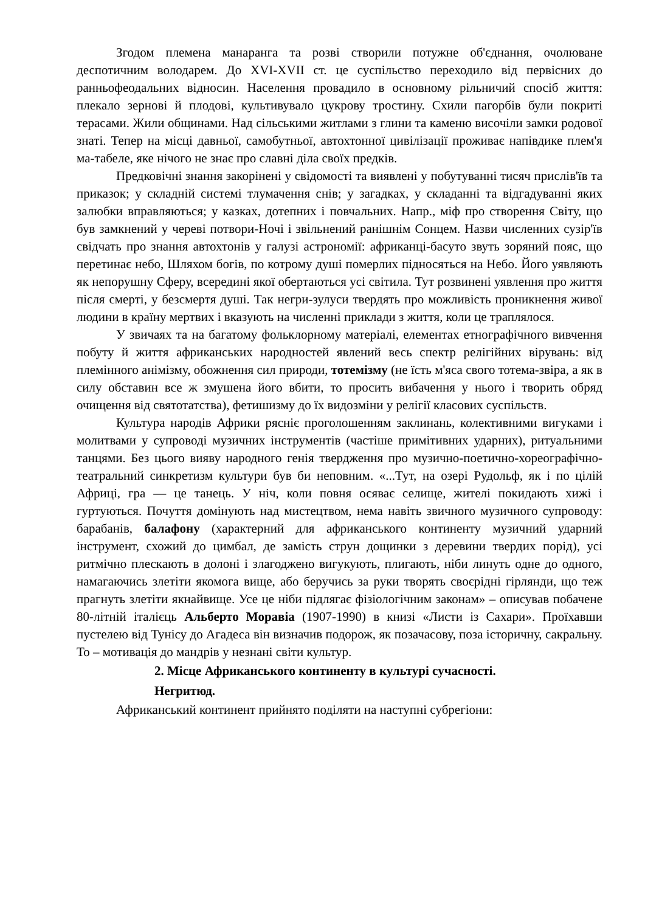Згодом племена манаранга та розві створили потужне об'єднання, очолюване деспотичним володарем. До XVI-XVII ст. це суспільство переходило від первісних до ранньофеодальних відносин. Населення провадило в основному рільничий спосіб життя: плекало зернові й плодові, культивувало цукрову тростину. Схили пагорбів були покриті терасами. Жили общинами. Над сільськими житлами з глини та каменю височіли замки родової знаті. Тепер на місці давньої, самобутньої, автохтонної цивілізації проживає напівдике плем'я ма-табеле, яке нічого не знає про славні діла своїх предків.
Предковічні знання закорінені у свідомості та виявлені у побутуванні тисяч прислів'їв та приказок; у складній системі тлумачення снів; у загадках, у складанні та відгадуванні яких залюбки вправляються; у казках, дотепних і повчальних. Напр., міф про створення Світу, що був замкнений у череві потвори-Ночі і звільнений ранішнім Сонцем. Назви численних сузір'їв свідчать про знання автохтонів у галузі астрономії: африканці-басуто звуть зоряний пояс, що перетинає небо, Шляхом богів, по котрому душі померлих підносяться на Небо. Його уявляють як непорушну Сферу, всередині якої обертаються усі світила. Тут розвинені уявлення про життя після смерті, у безсмертя душі. Так негри-зулуси твердять про можливість проникнення живої людини в країну мертвих і вказують на численні приклади з життя, коли це траплялося.
У звичаях та на багатому фольклорному матеріалі, елементах етнографічного вивчення побуту й життя африканських народностей явлений весь спектр релігійних вірувань: від племінного анімізму, обожнення сил природи, тотемізму (не їсть м'яса свого тотема-звіра, а як в силу обставин все ж змушена його вбити, то просить вибачення у нього і творить обряд очищення від святотатства), фетишизму до їх видозміни у релігії класових суспільств.
Культура народів Африки рясніє проголошенням заклинань, колективними вигуками і молитвами у супроводі музичних інструментів (частіше примітивних ударних), ритуальними танцями. Без цього вияву народного генія твердження про музично-поетично-хореографічно-театральний синкретизм культури був би неповним. «...Тут, на озері Рудольф, як і по цілій Африці, гра — це танець. У ніч, коли повня осяває селище, жителі покидають хижі і гуртуються. Почуття домінують над мистецтвом, нема навіть звичного музичного супроводу: барабанів, балафону (характерний для африканського континенту музичний ударний інструмент, схожий до цимбал, де замість струн дощинки з деревини твердих порід), усі ритмічно плескають в долоні і злагоджено вигукують, плигають, ніби линуть одне до одного, намагаючись злетіти якомога вище, або беручись за руки творять своєрідні гірлянди, що теж прагнуть злетіти якнайвище. Усе це ніби підлягає фізіологічним законам» – описував побачене 80-літній італієць Альберто Моравіа (1907-1990) в книзі «Листи із Сахари». Проїхавши пустелею від Тунісу до Агадеса він визначив подорож, як позачасову, поза історичну, сакральну. То – мотивація до мандрів у незнані світи культур.
2. Місце Африканського континенту в культурі сучасності.
Негритюд.
Африканський континент прийнято поділяти на наступні субрегіони: